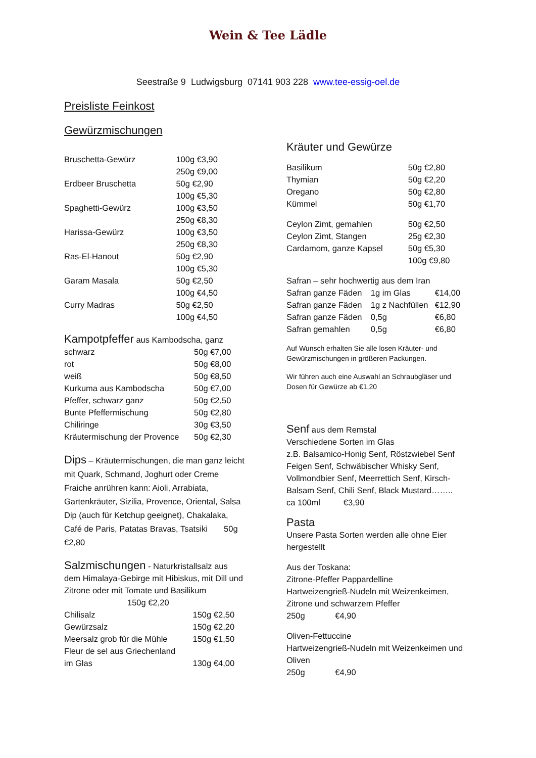Wein & Tee Lädle
Seestraße 9 Ludwigsburg 07141 903 228 www.tee-essig-oel.de
Preisliste Feinkost
Gewürzmischungen
| Bruschetta-Gewürz | 100g €3,90 |
| | 250g €9,00 |
| Erdbeer Bruschetta | 50g €2,90 |
| | 100g €5,30 |
| Spaghetti-Gewürz | 100g €3,50 |
| | 250g €8,30 |
| Harissa-Gewürz | 100g €3,50 |
| | 250g €8,30 |
| Ras-El-Hanout | 50g €2,90 |
| | 100g €5,30 |
| Garam Masala | 50g €2,50 |
| | 100g €4,50 |
| Curry Madras | 50g €2,50 |
| | 100g €4,50 |
Kampotpfeffer aus Kambodscha, ganz
| schwarz | 50g €7,00 |
| rot | 50g €8,00 |
| weiß | 50g €8,50 |
| Kurkuma aus Kambodscha | 50g €7,00 |
| Pfeffer, schwarz ganz | 50g €2,50 |
| Bunte Pfeffermischung | 50g €2,80 |
| Chiliringe | 30g €3,50 |
| Kräutermischung der Provence | 50g €2,30 |
Dips – Kräutermischungen, die man ganz leicht mit Quark, Schmand, Joghurt oder Creme Fraiche anrühren kann: Aioli, Arrabiata, Gartenkräuter, Sizilia, Provence, Oriental, Salsa Dip (auch für Ketchup geeignet), Chakalaka, Café de Paris, Patatas Bravas, Tsatsiki 50g €2,80
Salzmischungen - Naturkristallsalz aus dem Himalaya-Gebirge mit Hibiskus, mit Dill und Zitrone oder mit Tomate und Basilikum
150g €2,20
| Chilisalz | 150g €2,50 |
| Gewürzsalz | 150g €2,20 |
| Meersalz grob für die Mühle | 150g €1,50 |
| Fleur de sel aus Griechenland | |
| im Glas | 130g €4,00 |
Kräuter und Gewürze
| Basilikum | 50g €2,80 |
| Thymian | 50g €2,20 |
| Oregano | 50g €2,80 |
| Kümmel | 50g €1,70 |
| Ceylon Zimt, gemahlen | 50g €2,50 |
| Ceylon Zimt, Stangen | 25g €2,30 |
| Cardamom, ganze Kapsel | 50g €5,30 |
| | 100g €9,80 |
Safran – sehr hochwertig aus dem Iran
| Safran ganze Fäden | 1g im Glas | €14,00 |
| Safran ganze Fäden | 1g z Nachfüllen | €12,90 |
| Safran ganze Fäden | 0,5g | €6,80 |
| Safran gemahlen | 0,5g | €6,80 |
Auf Wunsch erhalten Sie alle losen Kräuter- und Gewürzmischungen in größeren Packungen.
Wir führen auch eine Auswahl an Schraubgläser und Dosen für Gewürze ab €1,20
Senf aus dem Remstal
Verschiedene Sorten im Glas
z.B. Balsamico-Honig Senf, Röstzwiebel Senf Feigen Senf, Schwäbischer Whisky Senf, Vollmondbier Senf, Meerrettich Senf, Kirsch-Balsam Senf, Chili Senf, Black Mustard……..
ca 100ml €3,90
Pasta
Unsere Pasta Sorten werden alle ohne Eier hergestellt
Aus der Toskana:
Zitrone-Pfeffer Pappardelline
Hartweizengrieß-Nudeln mit Weizenkeimen, Zitrone und schwarzem Pfeffer
250g €4,90
Oliven-Fettuccine
Hartweizengrieß-Nudeln mit Weizenkeimen und Oliven
250g €4,90